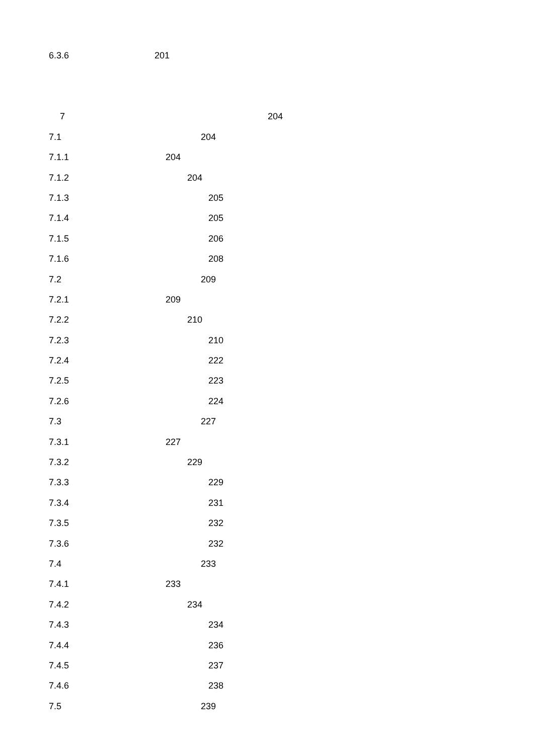6.3.6 201
7 204
7.1 204
7.1.1 204
7.1.2 204
7.1.3 205
7.1.4 205
7.1.5 206
7.1.6 208
7.2 209
7.2.1 209
7.2.2 210
7.2.3 210
7.2.4 222
7.2.5 223
7.2.6 224
7.3 227
7.3.1 227
7.3.2 229
7.3.3 229
7.3.4 231
7.3.5 232
7.3.6 232
7.4 233
7.4.1 233
7.4.2 234
7.4.3 234
7.4.4 236
7.4.5 237
7.4.6 238
7.5 239